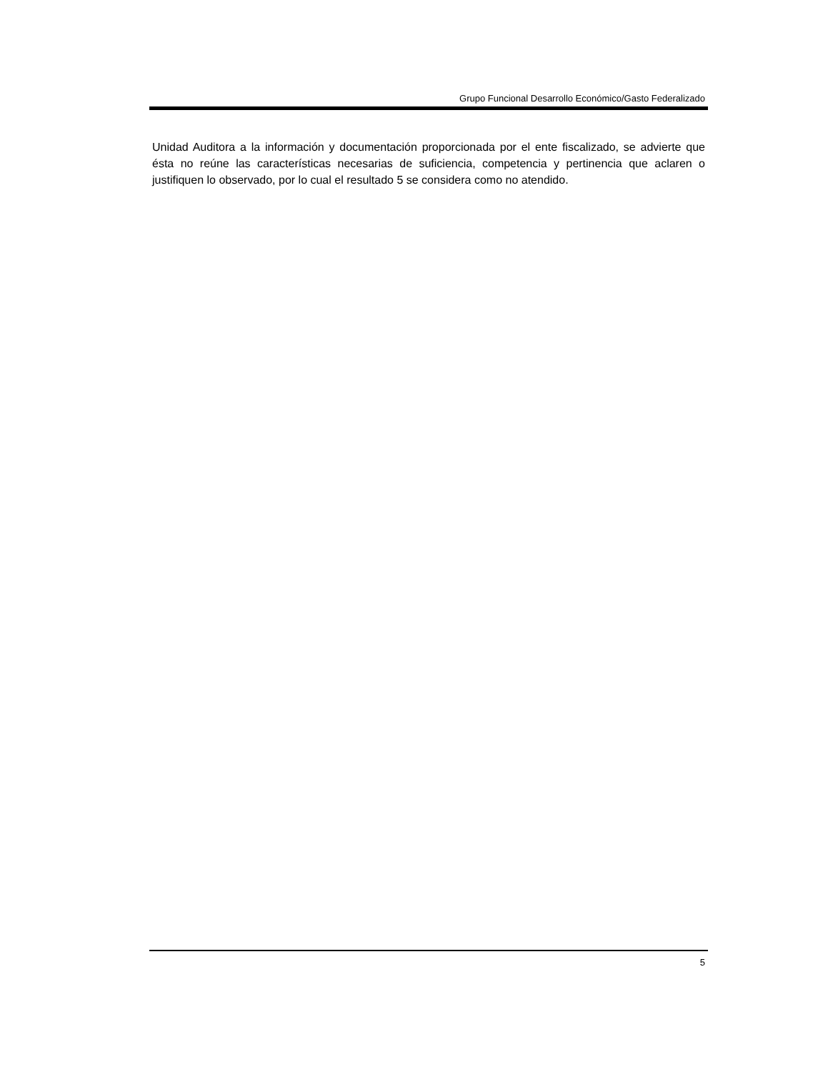Grupo Funcional Desarrollo Económico/Gasto Federalizado
Unidad Auditora a la información y documentación proporcionada por el ente fiscalizado, se advierte que ésta no reúne las características necesarias de suficiencia, competencia y pertinencia que aclaren o justifiquen lo observado, por lo cual el resultado 5 se considera como no atendido.
5